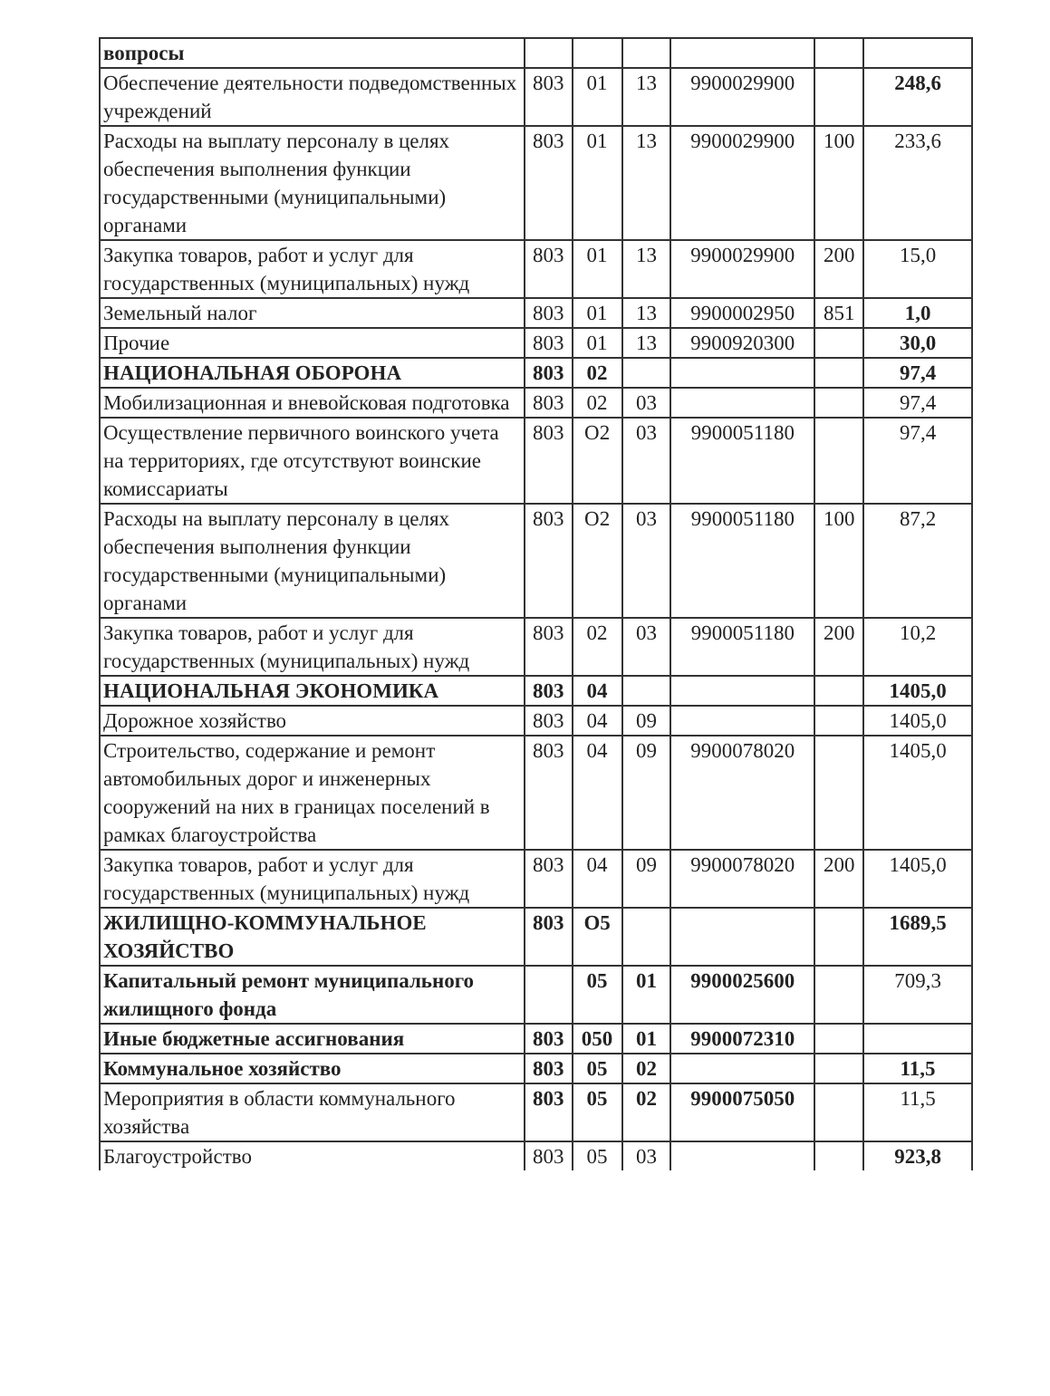| вопросы | | | | | | |
| Обеспечение деятельности подведомственных учреждений | 803 | 01 | 13 | 9900029900 | | 248,6 |
| Расходы на выплату персоналу в целях обеспечения выполнения функции государственными (муниципальными) органами | 803 | 01 | 13 | 9900029900 | 100 | 233,6 |
| Закупка товаров, работ и услуг для государственных (муниципальных) нужд | 803 | 01 | 13 | 9900029900 | 200 | 15,0 |
| Земельный налог | 803 | 01 | 13 | 9900002950 | 851 | 1,0 |
| Прочие | 803 | 01 | 13 | 9900920300 | | 30,0 |
| НАЦИОНАЛЬНАЯ ОБОРОНА | 803 | 02 | | | | 97,4 |
| Мобилизационная и вневойсковая подготовка | 803 | 02 | 03 | | | 97,4 |
| Осуществление первичного воинского учета на территориях, где отсутствуют воинские комиссариаты | 803 | О2 | 03 | 9900051180 | | 97,4 |
| Расходы на выплату персоналу в целях обеспечения выполнения функции государственными (муниципальными) органами | 803 | О2 | 03 | 9900051180 | 100 | 87,2 |
| Закупка товаров, работ и услуг для государственных (муниципальных) нужд | 803 | 02 | 03 | 9900051180 | 200 | 10,2 |
| НАЦИОНАЛЬНАЯ ЭКОНОМИКА | 803 | 04 | | | | 1405,0 |
| Дорожное хозяйство | 803 | 04 | 09 | | | 1405,0 |
| Строительство, содержание и ремонт автомобильных дорог и инженерных сооружений на них в границах поселений в рамках благоустройства | 803 | 04 | 09 | 9900078020 | | 1405,0 |
| Закупка товаров, работ и услуг для государственных (муниципальных) нужд | 803 | 04 | 09 | 9900078020 | 200 | 1405,0 |
| ЖИЛИЩНО-КОММУНАЛЬНОЕ ХОЗЯЙСТВО | 803 | О5 | | | | 1689,5 |
| Капитальный ремонт муниципального жилищного фонда | | 05 | 01 | 9900025600 | | 709,3 |
| Иные бюджетные ассигнования | 803 | 050 | 01 | 9900072310 | | |
| Коммунальное хозяйство | 803 | 05 | 02 | | | 11,5 |
| Мероприятия в области коммунального хозяйства | 803 | 05 | 02 | 9900075050 | | 11,5 |
| Благоустройство | 803 | 05 | 03 | | | 923,8 |